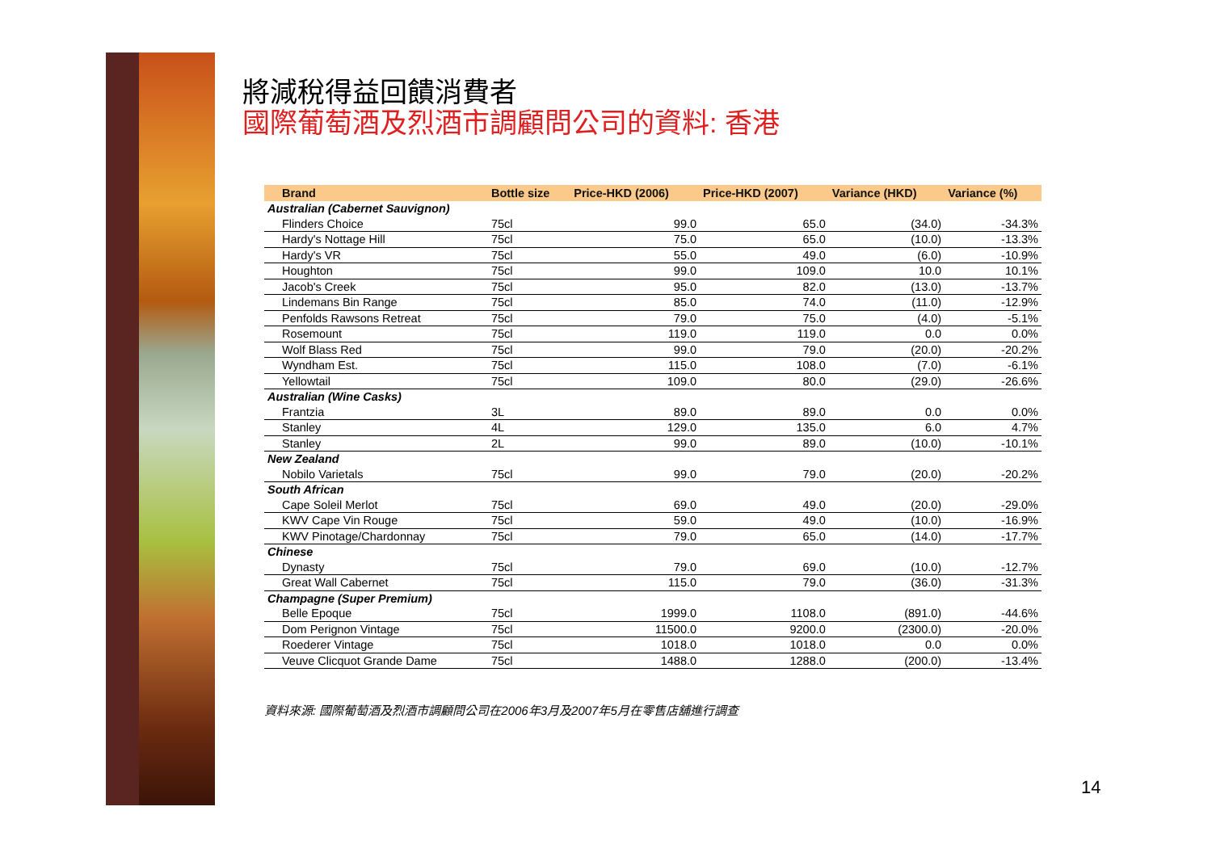將減稅得益回饋消費者
國際葡萄酒及烈酒市調顧問公司的資料: 香港
| Brand | Bottle size | Price-HKD (2006) | Price-HKD (2007) | Variance (HKD) | Variance (%) |
| --- | --- | --- | --- | --- | --- |
| Australian (Cabernet Sauvignon) | | | | | |
| Flinders Choice | 75cl | 99.0 | 65.0 | (34.0) | -34.3% |
| Hardy's Nottage Hill | 75cl | 75.0 | 65.0 | (10.0) | -13.3% |
| Hardy's VR | 75cl | 55.0 | 49.0 | (6.0) | -10.9% |
| Houghton | 75cl | 99.0 | 109.0 | 10.0 | 10.1% |
| Jacob's Creek | 75cl | 95.0 | 82.0 | (13.0) | -13.7% |
| Lindemans Bin Range | 75cl | 85.0 | 74.0 | (11.0) | -12.9% |
| Penfolds Rawsons Retreat | 75cl | 79.0 | 75.0 | (4.0) | -5.1% |
| Rosemount | 75cl | 119.0 | 119.0 | 0.0 | 0.0% |
| Wolf Blass Red | 75cl | 99.0 | 79.0 | (20.0) | -20.2% |
| Wyndham Est. | 75cl | 115.0 | 108.0 | (7.0) | -6.1% |
| Yellowtail | 75cl | 109.0 | 80.0 | (29.0) | -26.6% |
| Australian (Wine Casks) | | | | | |
| Frantzia | 3L | 89.0 | 89.0 | 0.0 | 0.0% |
| Stanley | 4L | 129.0 | 135.0 | 6.0 | 4.7% |
| Stanley | 2L | 99.0 | 89.0 | (10.0) | -10.1% |
| New Zealand | | | | | |
| Nobilo Varietals | 75cl | 99.0 | 79.0 | (20.0) | -20.2% |
| South African | | | | | |
| Cape Soleil Merlot | 75cl | 69.0 | 49.0 | (20.0) | -29.0% |
| KWV Cape Vin Rouge | 75cl | 59.0 | 49.0 | (10.0) | -16.9% |
| KWV Pinotage/Chardonnay | 75cl | 79.0 | 65.0 | (14.0) | -17.7% |
| Chinese | | | | | |
| Dynasty | 75cl | 79.0 | 69.0 | (10.0) | -12.7% |
| Great Wall Cabernet | 75cl | 115.0 | 79.0 | (36.0) | -31.3% |
| Champagne (Super Premium) | | | | | |
| Belle Epoque | 75cl | 1999.0 | 1108.0 | (891.0) | -44.6% |
| Dom Perignon Vintage | 75cl | 11500.0 | 9200.0 | (2300.0) | -20.0% |
| Roederer Vintage | 75cl | 1018.0 | 1018.0 | 0.0 | 0.0% |
| Veuve Clicquot Grande Dame | 75cl | 1488.0 | 1288.0 | (200.0) | -13.4% |
資料來源: 國際葡萄酒及烈酒市調顧問公司在2006年3月及2007年5月在零售店舖進行調查
14